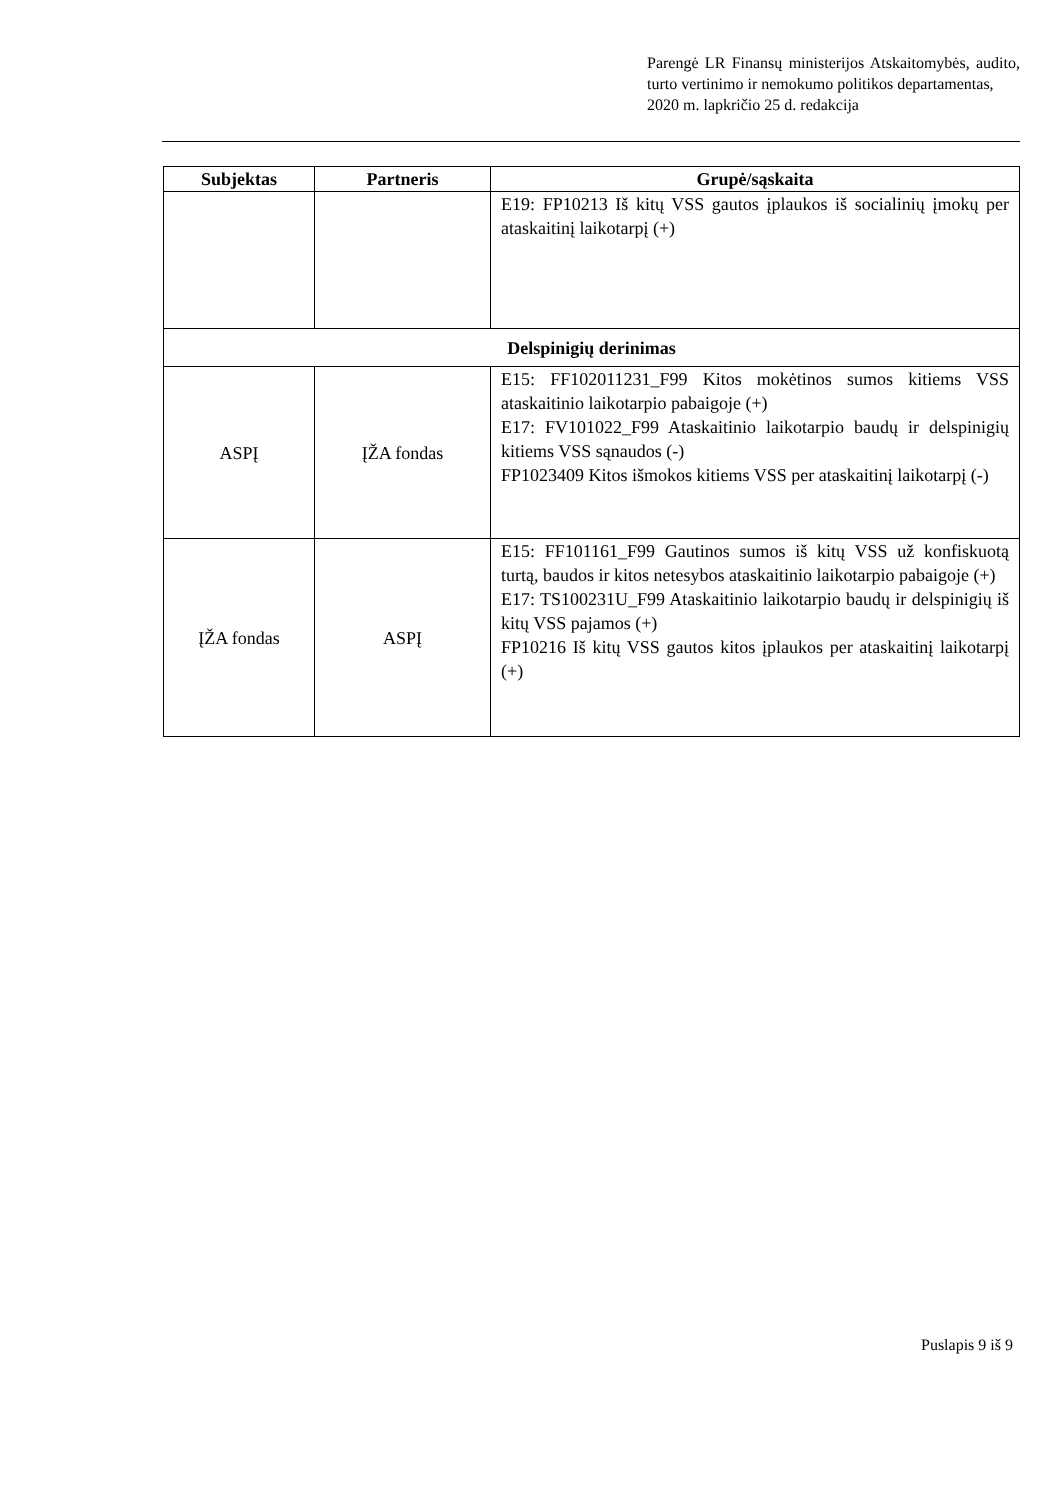Parengė LR Finansų ministerijos Atskaitomybės, audito, turto vertinimo ir nemokumo politikos departamentas,
2020 m. lapkričio 25 d. redakcija
| Subjektas | Partneris | Grupė/sąskaita |
| --- | --- | --- |
| | | E19: FP10213 Iš kitų VSS gautos įplaukos iš socialinių įmokų per ataskaitinį laikotarpį (+) |
| Delspinigių derinimas | | |
| ASPĮ | ĮŽA fondas | E15: FF102011231_F99 Kitos mokėtinos sumos kitiems VSS ataskaitinio laikotarpio pabaigoje (+) E17: FV101022_F99 Ataskaitinio laikotarpio baudų ir delspinigių kitiems VSS sąnaudos (-) FP1023409 Kitos išmokos kitiems VSS per ataskaitinį laikotarpį (-) |
| ĮŽA fondas | ASPĮ | E15: FF101161_F99 Gautinos sumos iš kitų VSS už konfiskuotą turtą, baudos ir kitos netesybos ataskaitinio laikotarpio pabaigoje (+) E17: TS100231U_F99 Ataskaitinio laikotarpio baudų ir delspinigių iš kitų VSS pajamos (+) FP10216 Iš kitų VSS gautos kitos įplaukos per ataskaitinį laikotarpį (+) |
Puslapis 9 iš 9